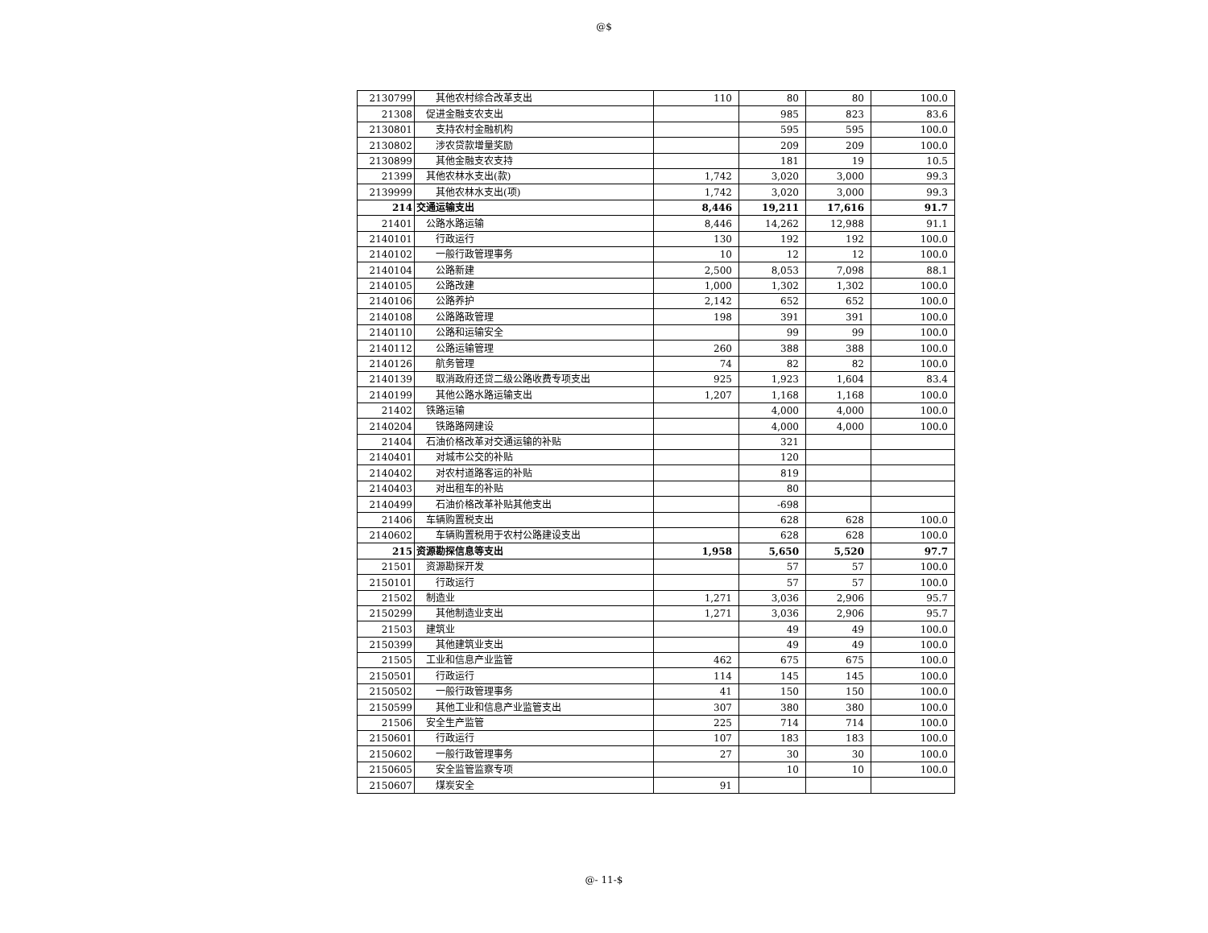@$
| 2130799 | 其他农村综合改革支出 | 110 | 80 | 80 | 100.0 |
| 21308 | 促进金融支农支出 | | 985 | 823 | 83.6 |
| 2130801 | 支持农村金融机构 | | 595 | 595 | 100.0 |
| 2130802 | 涉农贷款增量奖励 | | 209 | 209 | 100.0 |
| 2130899 | 其他金融支农支持 | | 181 | 19 | 10.5 |
| 21399 | 其他农林水支出(款) | 1,742 | 3,020 | 3,000 | 99.3 |
| 2139999 | 其他农林水支出(项) | 1,742 | 3,020 | 3,000 | 99.3 |
| 214 | 交通运输支出 | 8,446 | 19,211 | 17,616 | 91.7 |
| 21401 | 公路水路运输 | 8,446 | 14,262 | 12,988 | 91.1 |
| 2140101 | 行政运行 | 130 | 192 | 192 | 100.0 |
| 2140102 | 一般行政管理事务 | 10 | 12 | 12 | 100.0 |
| 2140104 | 公路新建 | 2,500 | 8,053 | 7,098 | 88.1 |
| 2140105 | 公路改建 | 1,000 | 1,302 | 1,302 | 100.0 |
| 2140106 | 公路养护 | 2,142 | 652 | 652 | 100.0 |
| 2140108 | 公路路政管理 | 198 | 391 | 391 | 100.0 |
| 2140110 | 公路和运输安全 | | 99 | 99 | 100.0 |
| 2140112 | 公路运输管理 | 260 | 388 | 388 | 100.0 |
| 2140126 | 航务管理 | 74 | 82 | 82 | 100.0 |
| 2140139 | 取消政府还贷二级公路收费专项支出 | 925 | 1,923 | 1,604 | 83.4 |
| 2140199 | 其他公路水路运输支出 | 1,207 | 1,168 | 1,168 | 100.0 |
| 21402 | 铁路运输 | | 4,000 | 4,000 | 100.0 |
| 2140204 | 铁路路网建设 | | 4,000 | 4,000 | 100.0 |
| 21404 | 石油价格改革对交通运输的补贴 | | 321 | | |
| 2140401 | 对城市公交的补贴 | | 120 | | |
| 2140402 | 对农村道路客运的补贴 | | 819 | | |
| 2140403 | 对出租车的补贴 | | 80 | | |
| 2140499 | 石油价格改革补贴其他支出 | | -698 | | |
| 21406 | 车辆购置税支出 | | 628 | 628 | 100.0 |
| 2140602 | 车辆购置税用于农村公路建设支出 | | 628 | 628 | 100.0 |
| 215 | 资源勘探信息等支出 | 1,958 | 5,650 | 5,520 | 97.7 |
| 21501 | 资源勘探开发 | | 57 | 57 | 100.0 |
| 2150101 | 行政运行 | | 57 | 57 | 100.0 |
| 21502 | 制造业 | 1,271 | 3,036 | 2,906 | 95.7 |
| 2150299 | 其他制造业支出 | 1,271 | 3,036 | 2,906 | 95.7 |
| 21503 | 建筑业 | | 49 | 49 | 100.0 |
| 2150399 | 其他建筑业支出 | | 49 | 49 | 100.0 |
| 21505 | 工业和信息产业监管 | 462 | 675 | 675 | 100.0 |
| 2150501 | 行政运行 | 114 | 145 | 145 | 100.0 |
| 2150502 | 一般行政管理事务 | 41 | 150 | 150 | 100.0 |
| 2150599 | 其他工业和信息产业监管支出 | 307 | 380 | 380 | 100.0 |
| 21506 | 安全生产监管 | 225 | 714 | 714 | 100.0 |
| 2150601 | 行政运行 | 107 | 183 | 183 | 100.0 |
| 2150602 | 一般行政管理事务 | 27 | 30 | 30 | 100.0 |
| 2150605 | 安全监管监察专项 | | 10 | 10 | 100.0 |
| 2150607 | 煤炭安全 | 91 | | | |
@- 11-$